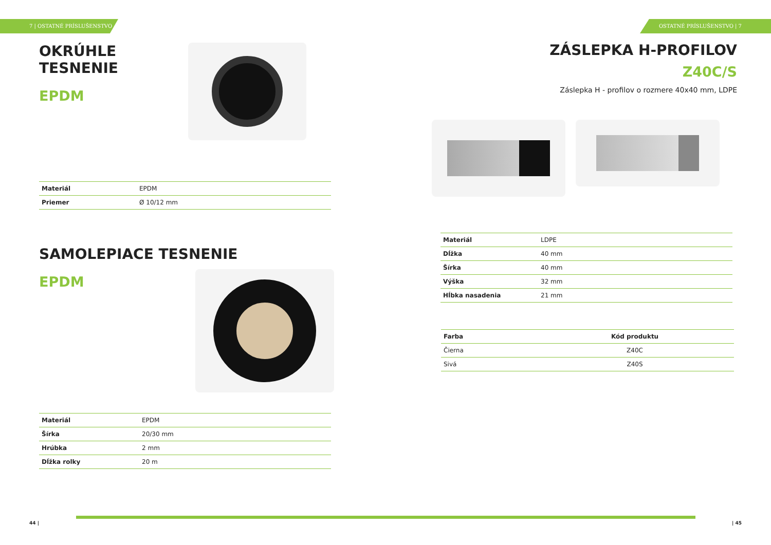7 | OSTATNÉ PRÍSLUŠENSTVO
OKRÚHLE TESNENIE
EPDM
| Materiál | EPDM |
| Priemer | Ø 10/12 mm |
SAMOLEPIACE TESNENIE
EPDM
| Materiál | EPDM |
| Šírka | 20/30 mm |
| Hrúbka | 2 mm |
| Dĺžka rolky | 20 m |
44 |
OSTATNÉ PRÍSLUŠENSTVO | 7
ZÁSLEPKA H-PROFILOV
Z40C/S
Záslepka H - profilov o rozmere 40x40 mm, LDPE
| Materiál | LDPE |
| Dĺžka | 40 mm |
| Šírka | 40 mm |
| Výška | 32 mm |
| Hĺbka nasadenia | 21 mm |
| Farba | Kód produktu |
| --- | --- |
| Čierna | Z40C |
| Sivá | Z40S |
| 45